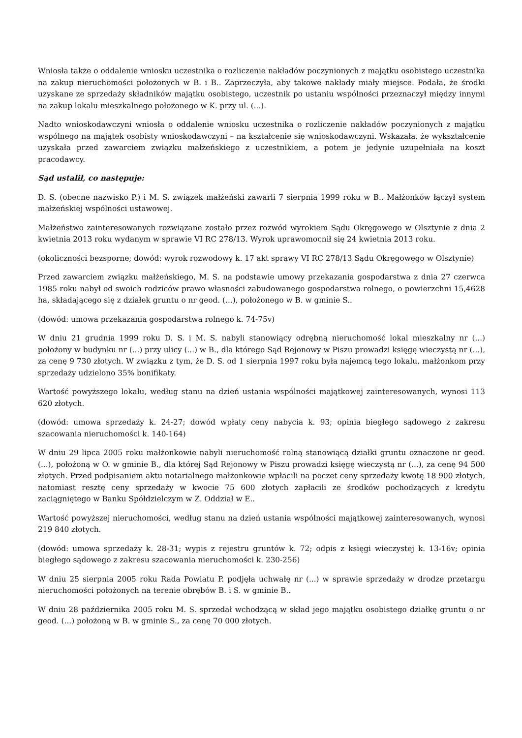Wniosła także o oddalenie wniosku uczestnika o rozliczenie nakładów poczynionych z majątku osobistego uczestnika na zakup nieruchomości położonych w B. i B.. Zaprzeczyła, aby takowe nakłady miały miejsce. Podała, że środki uzyskane ze sprzedaży składników majątku osobistego, uczestnik po ustaniu wspólności przeznaczył między innymi na zakup lokalu mieszkalnego położonego w K. przy ul. (...).
Nadto wnioskodawczyni wniosła o oddalenie wniosku uczestnika o rozliczenie nakładów poczynionych z majątku wspólnego na majątek osobisty wnioskodawczyni – na kształcenie się wnioskodawczyni. Wskazała, że wykształcenie uzyskała przed zawarciem związku małżeńskiego z uczestnikiem, a potem je jedynie uzupełniała na koszt pracodawcy.
Sąd ustalił, co następuje:
D. S. (obecne nazwisko P.) i M. S. związek małżeński zawarli 7 sierpnia 1999 roku w B.. Małżonków łączył system małżeńskiej wspólności ustawowej.
Małżeństwo zainteresowanych rozwiązane zostało przez rozwód wyrokiem Sądu Okręgowego w Olsztynie z dnia 2 kwietnia 2013 roku wydanym w sprawie VI RC 278/13. Wyrok uprawomocnił się 24 kwietnia 2013 roku.
(okoliczności bezsporne; dowód: wyrok rozwodowy k. 17 akt sprawy VI RC 278/13 Sądu Okręgowego w Olsztynie)
Przed zawarciem związku małżeńskiego, M. S. na podstawie umowy przekazania gospodarstwa z dnia 27 czerwca 1985 roku nabył od swoich rodziców prawo własności zabudowanego gospodarstwa rolnego, o powierzchni 15,4628 ha, składającego się z działek gruntu o nr geod. (...), położonego w B. w gminie S..
(dowód: umowa przekazania gospodarstwa rolnego k. 74-75v)
W dniu 21 grudnia 1999 roku D. S. i M. S. nabyli stanowiący odrębną nieruchomość lokal mieszkalny nr (...) położony w budynku nr (...) przy ulicy (...) w B., dla którego Sąd Rejonowy w Piszu prowadzi księgę wieczystą nr (...), za cenę 9 730 złotych. W związku z tym, że D. S. od 1 sierpnia 1997 roku była najemcą tego lokalu, małżonkom przy sprzedaży udzielono 35% bonifikaty.
Wartość powyższego lokalu, według stanu na dzień ustania wspólności majątkowej zainteresowanych, wynosi 113 620 złotych.
(dowód: umowa sprzedaży k. 24-27; dowód wpłaty ceny nabycia k. 93; opinia biegłego sądowego z zakresu szacowania nieruchomości k. 140-164)
W dniu 29 lipca 2005 roku małżonkowie nabyli nieruchomość rolną stanowiącą działki gruntu oznaczone nr geod. (...), położoną w O. w gminie B., dla której Sąd Rejonowy w Piszu prowadzi księgę wieczystą nr (...), za cenę 94 500 złotych. Przed podpisaniem aktu notarialnego małżonkowie wpłacili na poczet ceny sprzedaży kwotę 18 900 złotych, natomiast resztę ceny sprzedaży w kwocie 75 600 złotych zapłacili ze środków pochodzących z kredytu zaciągniętego w Banku Spółdzielczym w Z. Oddział w E..
Wartość powyższej nieruchomości, według stanu na dzień ustania wspólności majątkowej zainteresowanych, wynosi 219 840 złotych.
(dowód: umowa sprzedaży k. 28-31; wypis z rejestru gruntów k. 72; odpis z księgi wieczystej k. 13-16v; opinia biegłego sądowego z zakresu szacowania nieruchomości k. 230-256)
W dniu 25 sierpnia 2005 roku Rada Powiatu P. podjęła uchwałę nr (...) w sprawie sprzedaży w drodze przetargu nieruchomości położonych na terenie obrębów B. i S. w gminie B..
W dniu 28 października 2005 roku M. S. sprzedał wchodzącą w skład jego majątku osobistego działkę gruntu o nr geod. (...) położoną w B. w gminie S., za cenę 70 000 złotych.